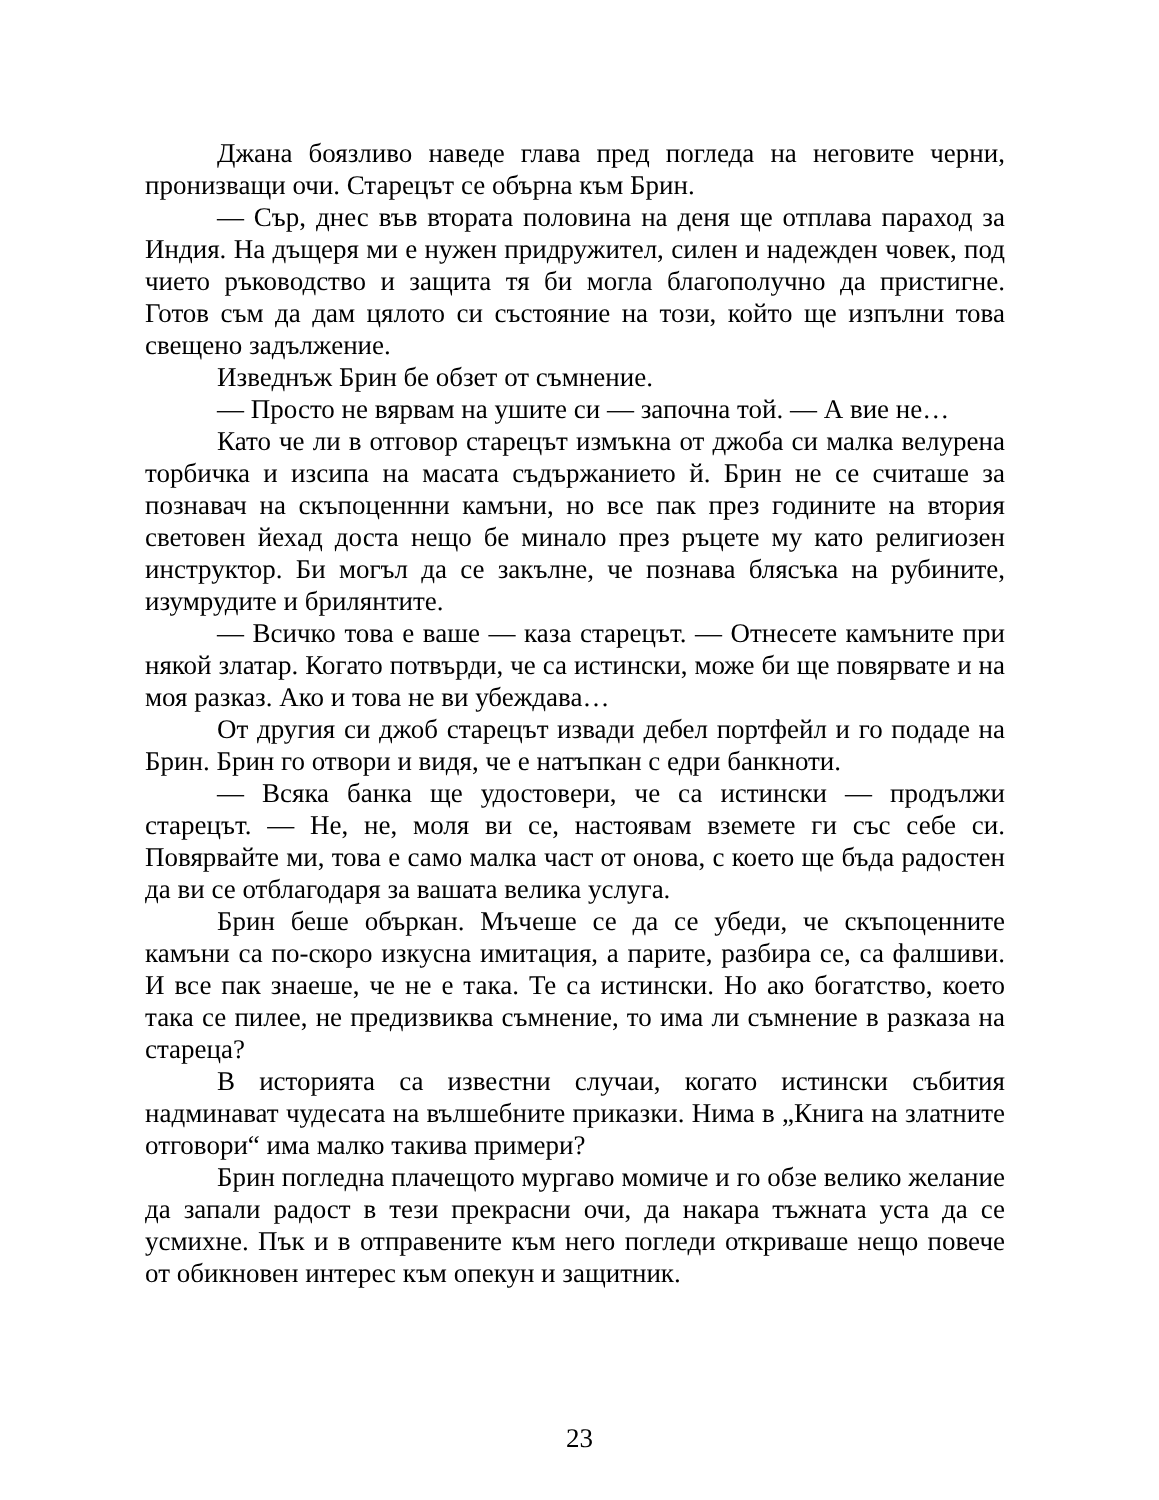Джана боязливо наведе глава пред погледа на неговите черни, пронизващи очи. Старецът се обърна към Брин.
— Сър, днес във втората половина на деня ще отплава параход за Индия. На дъщеря ми е нужен придружител, силен и надежден човек, под чието ръководство и защита тя би могла благополучно да пристигне. Готов съм да дам цялото си състояние на този, който ще изпълни това свещено задължение.
Изведнъж Брин бе обзет от съмнение.
— Просто не вярвам на ушите си — започна той. — А вие не…
Като че ли в отговор старецът измъкна от джоба си малка велурена торбичка и изсипа на масата съдържанието й. Брин не се считаше за познавач на скъпоценнни камъни, но все пак през годините на втория световен йехад доста нещо бе минало през ръцете му като религиозен инструктор. Би могъл да се закълне, че познава блясъка на рубините, изумрудите и брилянтите.
— Всичко това е ваше — каза старецът. — Отнесете камъните при някой златар. Когато потвърди, че са истински, може би ще повярвате и на моя разказ. Ако и това не ви убеждава…
От другия си джоб старецът извади дебел портфейл и го подаде на Брин. Брин го отвори и видя, че е натъпкан с едри банкноти.
— Всяка банка ще удостовери, че са истински — продължи старецът. — Не, не, моля ви се, настоявам вземете ги със себе си. Повярвайте ми, това е само малка част от онова, с което ще бъда радостен да ви се отблагодаря за вашата велика услуга.
Брин беше объркан. Мъчеше се да се убеди, че скъпоценните камъни са по-скоро изкусна имитация, а парите, разбира се, са фалшиви. И все пак знаеше, че не е така. Те са истински. Но ако богатство, което така се пилее, не предизвиква съмнение, то има ли съмнение в разказа на стареца?
В историята са известни случаи, когато истински събития надминават чудесата на вълшебните приказки. Нима в „Книга на златните отговори“ има малко такива примери?
Брин погледна плачещото мургаво момиче и го обзе велико желание да запали радост в тези прекрасни очи, да накара тъжната уста да се усмихне. Пък и в отправените към него погледи откриваше нещо повече от обикновен интерес към опекун и защитник.
23